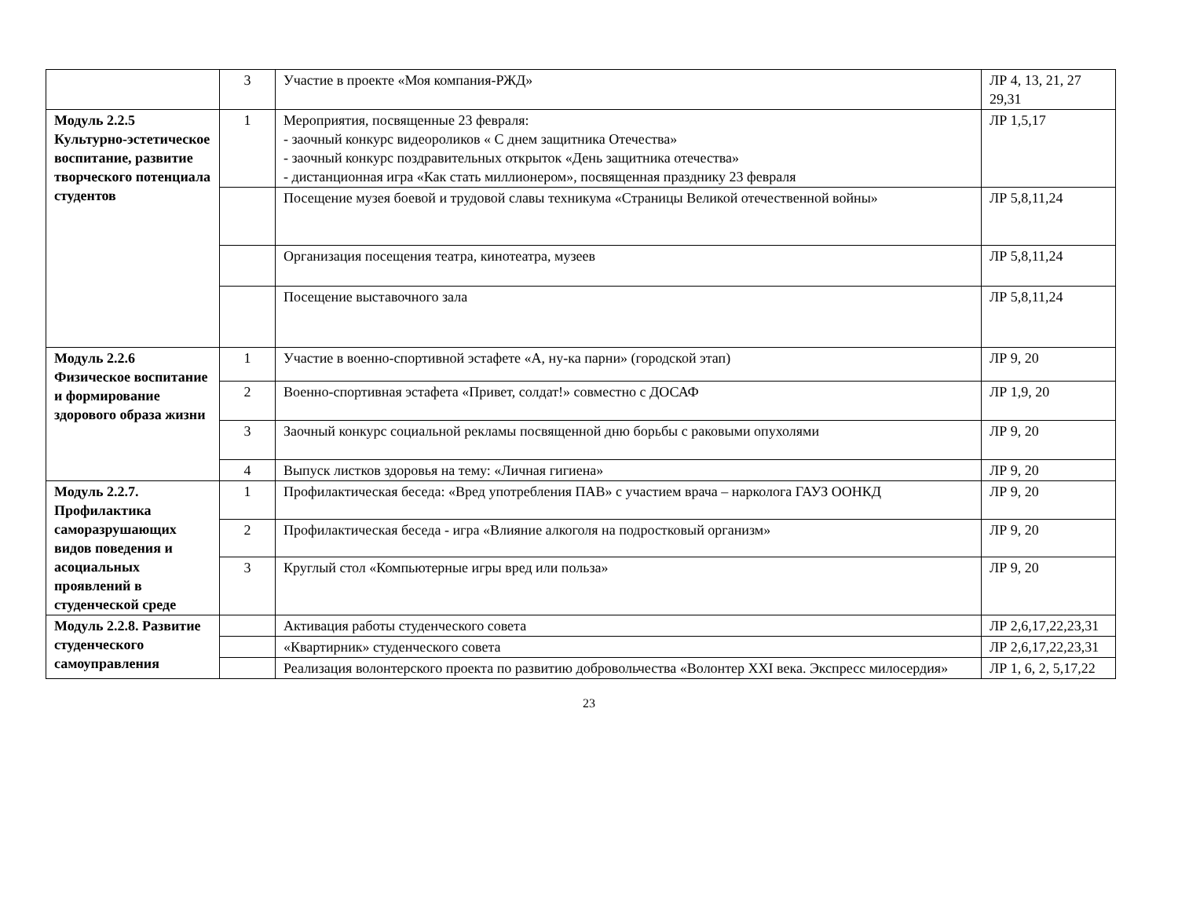| | 3 | Участие в проекте «Моя компания-РЖД» | ЛР 4, 13, 21, 27 29,31 |
| Модуль 2.2.5 Культурно-эстетическое воспитание, развитие творческого потенциала студентов | 1 | Мероприятия, посвященные 23 февраля: - заочный конкурс видеороликов « С днем защитника Отечества» - заочный конкурс поздравительных открыток «День защитника отечества» - дистанционная игра «Как стать миллионером», посвященная празднику 23 февраля | ЛР 1,5,17 |
| | | Посещение музея боевой и трудовой славы техникума «Страницы Великой отечественной войны» | ЛР 5,8,11,24 |
| | | Организация посещения театра, кинотеатра, музеев | ЛР 5,8,11,24 |
| | | Посещение выставочного зала | ЛР 5,8,11,24 |
| Модуль 2.2.6 Физическое воспитание и формирование здорового образа жизни | 1 | Участие в военно-спортивной эстафете «А, ну-ка парни» (городской этап) | ЛР 9, 20 |
| | 2 | Военно-спортивная эстафета «Привет, солдат!» совместно с ДОСАФ | ЛР 1,9, 20 |
| | 3 | Заочный конкурс социальной рекламы посвященной дню борьбы с раковыми опухолями | ЛР 9, 20 |
| | 4 | Выпуск листков здоровья на тему: «Личная гигиена» | ЛР 9, 20 |
| Модуль 2.2.7. Профилактика саморазрушающих видов поведения и асоциальных проявлений в студенческой среде | 1 | Профилактическая беседа: «Вред употребления ПАВ» с участием врача – нарколога ГАУЗ ООНКД | ЛР 9, 20 |
| | 2 | Профилактическая беседа - игра «Влияние алкоголя на подростковый организм» | ЛР 9, 20 |
| | 3 | Круглый стол «Компьютерные игры вред или польза» | ЛР 9, 20 |
| Модуль 2.2.8. Развитие студенческого самоуправления | | Активация работы студенческого совета | ЛР 2,6,17,22,23,31 |
| | | «Квартирник» студенческого совета | ЛР 2,6,17,22,23,31 |
| | | Реализация волонтерского проекта по развитию добровольчества «Волонтер XXI века. Экспресс милосердия» | ЛР 1, 6, 2, 5,17,22 |
23